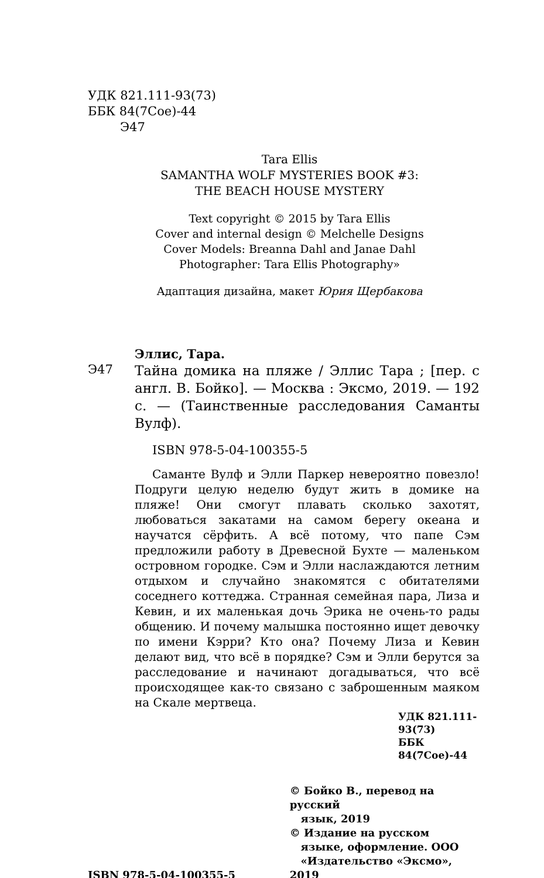УДК 821.111-93(73)
ББК 84(7Сое)-44
Э47
Tara Ellis
SAMANTHA WOLF MYSTERIES BOOK #3:
THE BEACH HOUSE MYSTERY
Text copyright © 2015 by Tara Ellis
Cover and internal design © Melchelle Designs
Cover Models: Breanna Dahl and Janae Dahl
Photographer: Tara Ellis Photography»
Адаптация дизайна, макет Юрия Щербакова
Эллис, Тара.
Э47
Тайна домика на пляже / Эллис Тара ; [пер. с англ. В. Бойко]. — Москва : Эксмо, 2019. — 192 с. — (Таинственные расследования Саманты Вулф).
ISBN 978-5-04-100355-5
Саманте Вулф и Элли Паркер невероятно повезло! Подруги целую неделю будут жить в домике на пляже! Они смогут плавать сколько захотят, любоваться закатами на самом берегу океана и научатся сёрфить. А всё потому, что папе Сэм предложили работу в Древесной Бухте — маленьком островном городке. Сэм и Элли наслаждаются летним отдыхом и случайно знакомятся с обитателями соседнего коттеджа. Странная семейная пара, Лиза и Кевин, и их маленькая дочь Эрика не очень-то рады общению. И почему малышка постоянно ищет девочку по имени Кэрри? Кто она? Почему Лиза и Кевин делают вид, что всё в порядке? Сэм и Элли берутся за расследование и начинают догадываться, что всё происходящее как-то связано с заброшенным маяком на Скале мертвеца.
УДК 821.111-93(73)
ББК 84(7Сое)-44
ISBN 978-5-04-100355-5
© Бойко В., перевод на русский
язык, 2019
© Издание на русском
языке, оформление. ООО
«Издательство «Эксмо», 2019